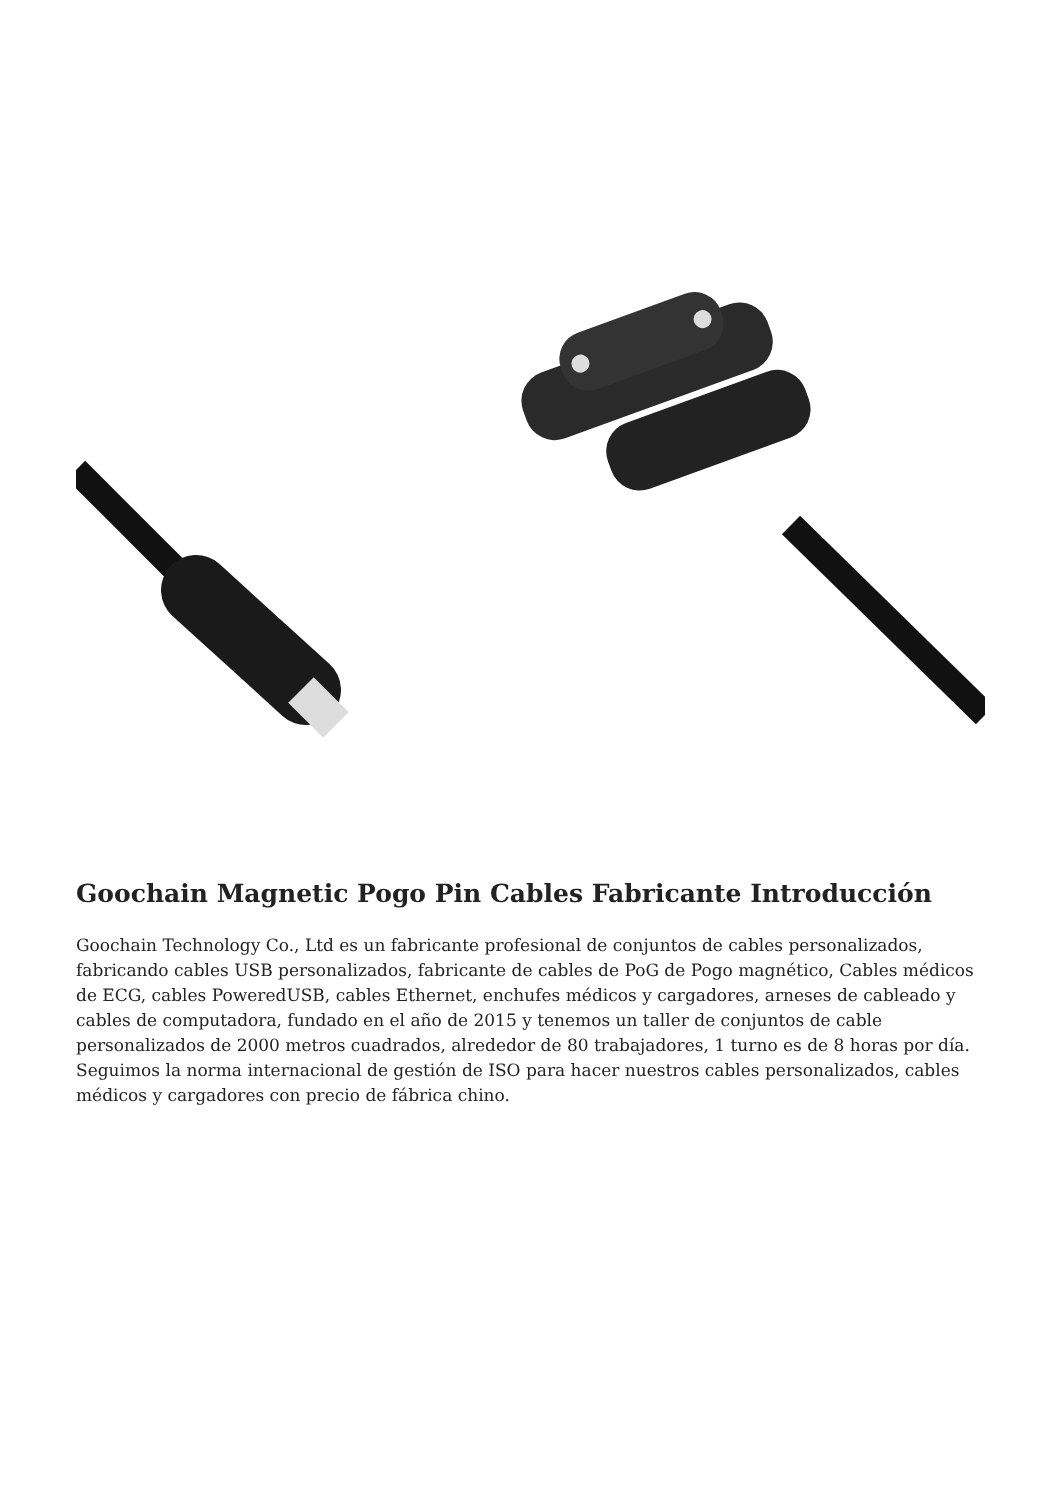Goochain Magnetic Pogo Pin Cables Fabricante Introducción
Goochain Technology Co., Ltd es un fabricante profesional de conjuntos de cables personalizados, fabricando cables USB personalizados, fabricante de cables de PoG de Pogo magnético, Cables médicos de ECG, cables PoweredUSB, cables Ethernet, enchufes médicos y cargadores, arneses de cableado y cables de computadora, fundado en el año de 2015 y tenemos un taller de conjuntos de cable personalizados de 2000 metros cuadrados, alrededor de 80 trabajadores, 1 turno es de 8 horas por día. Seguimos la norma internacional de gestión de ISO para hacer nuestros cables personalizados, cables médicos y cargadores con precio de fábrica chino.